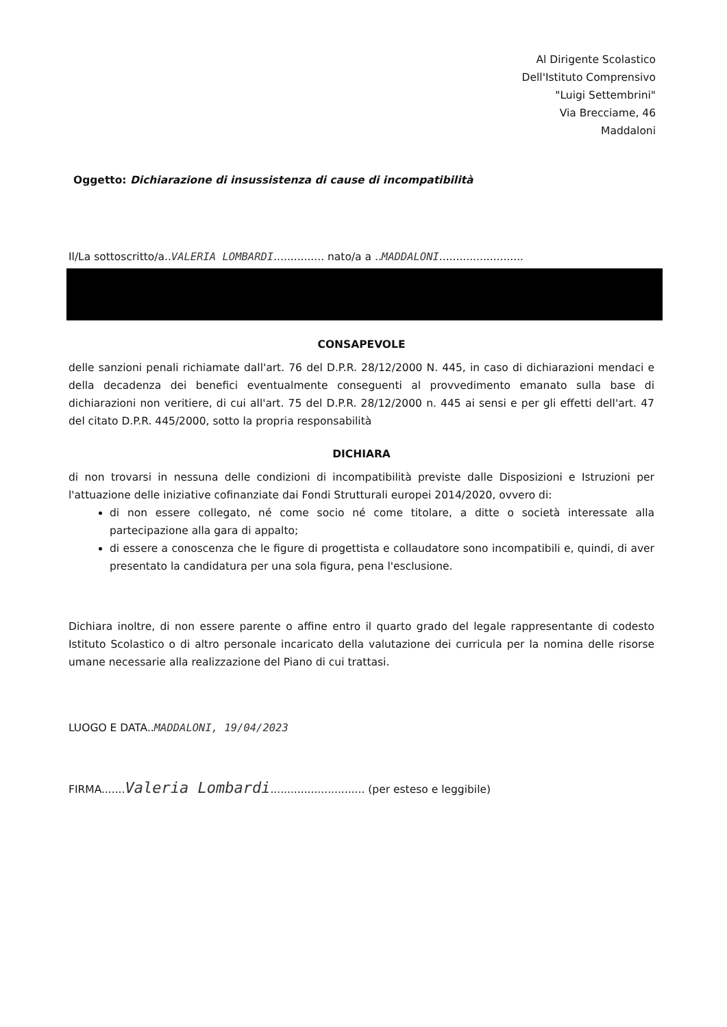Al Dirigente Scolastico
Dell'Istituto Comprensivo
"Luigi Settembrini"
Via Brecciame, 46
Maddaloni
Oggetto: Dichiarazione di insussistenza di cause di incompatibilità
Il/La sottoscritto/a..VALERIA LOMBARDI............... nato/a a ..MADDALONI.........................
CONSAPEVOLE
delle sanzioni penali richiamate dall'art. 76 del D.P.R. 28/12/2000 N. 445, in caso di dichiarazioni mendaci e della decadenza dei benefici eventualmente conseguenti al provvedimento emanato sulla base di dichiarazioni non veritiere, di cui all'art. 75 del D.P.R. 28/12/2000 n. 445 ai sensi e per gli effetti dell'art. 47 del citato D.P.R. 445/2000, sotto la propria responsabilità
DICHIARA
di non trovarsi in nessuna delle condizioni di incompatibilità previste dalle Disposizioni e Istruzioni per l'attuazione delle iniziative cofinanziate dai Fondi Strutturali europei 2014/2020, ovvero di:
di non essere collegato, né come socio né come titolare, a ditte o società interessate alla partecipazione alla gara di appalto;
di essere a conoscenza che le figure di progettista e collaudatore sono incompatibili e, quindi, di aver presentato la candidatura per una sola figura, pena l'esclusione.
Dichiara inoltre, di non essere parente o affine entro il quarto grado del legale rappresentante di codesto Istituto Scolastico o di altro personale incaricato della valutazione dei curricula per la nomina delle risorse umane necessarie alla realizzazione del Piano di cui trattasi.
LUOGO E DATA..MADDALONI, 19/04/2023
FIRMA.......Valeria Lombardi............................ (per esteso e leggibile)